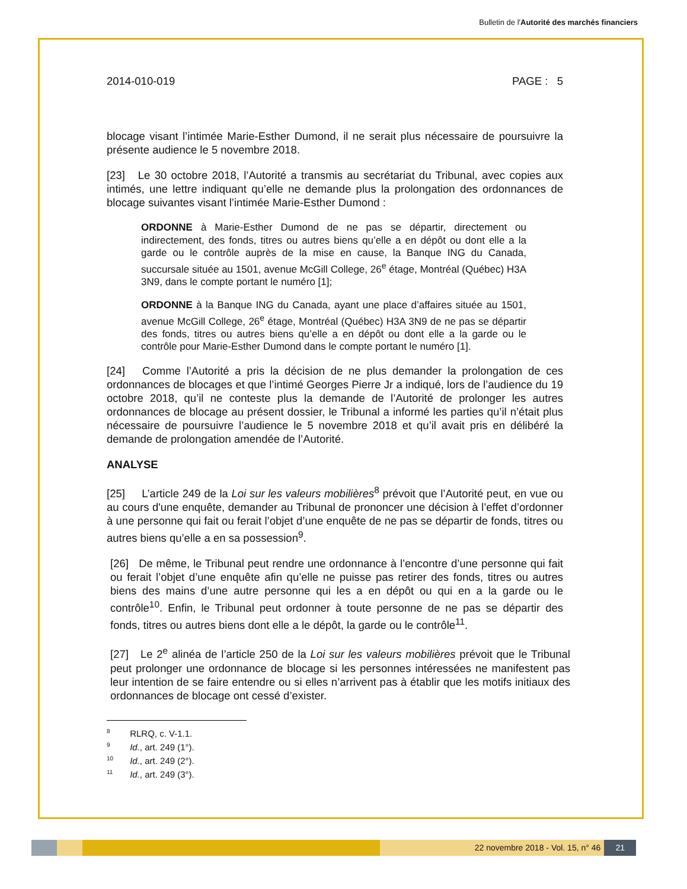Bulletin de l'Autorité des marchés financiers
2014-010-019 PAGE : 5
blocage visant l’intimée Marie-Esther Dumond, il ne serait plus nécessaire de poursuivre la présente audience le 5 novembre 2018.
[23] Le 30 octobre 2018, l’Autorité a transmis au secrétariat du Tribunal, avec copies aux intimés, une lettre indiquant qu’elle ne demande plus la prolongation des ordonnances de blocage suivantes visant l’intimée Marie-Esther Dumond :
ORDONNE à Marie-Esther Dumond de ne pas se départir, directement ou indirectement, des fonds, titres ou autres biens qu’elle a en dépôt ou dont elle a la garde ou le contrôle auprès de la mise en cause, la Banque ING du Canada, succursale située au 1501, avenue McGill College, 26<sup>e</sup> étage, Montréal (Québec) H3A 3N9, dans le compte portant le numéro [1];
ORDONNE à la Banque ING du Canada, ayant une place d’affaires située au 1501, avenue McGill College, 26<sup>e</sup> étage, Montréal (Québec) H3A 3N9 de ne pas se départir des fonds, titres ou autres biens qu’elle a en dépôt ou dont elle a la garde ou le contrôle pour Marie-Esther Dumond dans le compte portant le numéro [1].
[24] Comme l’Autorité a pris la décision de ne plus demander la prolongation de ces ordonnances de blocages et que l’intimé Georges Pierre Jr a indiqué, lors de l’audience du 19 octobre 2018, qu’il ne conteste plus la demande de l’Autorité de prolonger les autres ordonnances de blocage au présent dossier, le Tribunal a informé les parties qu’il n’était plus nécessaire de poursuivre l’audience le 5 novembre 2018 et qu’il avait pris en délibéré la demande de prolongation amendée de l’Autorité.
ANALYSE
[25] L’article 249 de la Loi sur les valeurs mobilières<sup>8</sup> prévoit que l’Autorité peut, en vue ou au cours d'une enquête, demander au Tribunal de prononcer une décision à l’effet d’ordonner à une personne qui fait ou ferait l’objet d’une enquête de ne pas se départir de fonds, titres ou autres biens qu’elle a en sa possession<sup>9</sup>.
[26] De même, le Tribunal peut rendre une ordonnance à l’encontre d’une personne qui fait ou ferait l’objet d’une enquête afin qu’elle ne puisse pas retirer des fonds, titres ou autres biens des mains d’une autre personne qui les a en dépôt ou qui en a la garde ou le contrôle<sup>10</sup>. Enfin, le Tribunal peut ordonner à toute personne de ne pas se départir des fonds, titres ou autres biens dont elle a le dépôt, la garde ou le contrôle<sup>11</sup>.
[27] Le 2<sup>e</sup> alinéa de l’article 250 de la Loi sur les valeurs mobilières prévoit que le Tribunal peut prolonger une ordonnance de blocage si les personnes intéressées ne manifestent pas leur intention de se faire entendre ou si elles n’arrivent pas à établir que les motifs initiaux des ordonnances de blocage ont cessé d’exister.
<sup>8</sup> RLRQ, c. V-1.1.
<sup>9</sup> Id., art. 249 (1°).
<sup>10</sup> Id., art. 249 (2°).
<sup>11</sup> Id., art. 249 (3°).
22 novembre 2018 - Vol. 15, n° 46 21